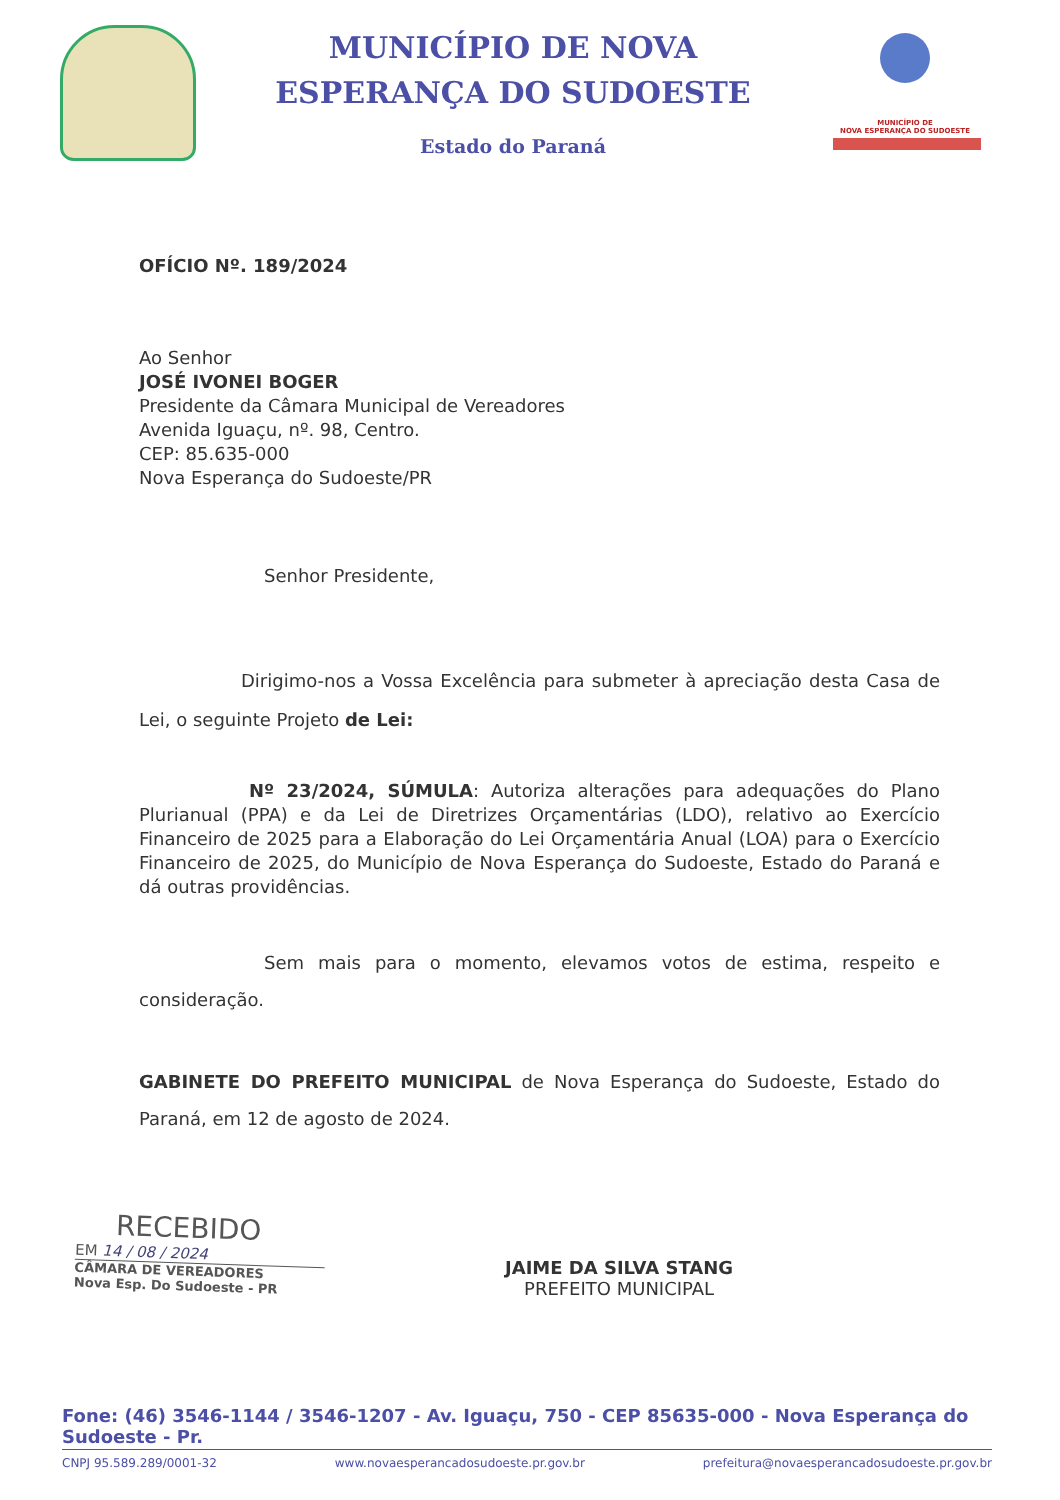MUNICÍPIO DE NOVA
ESPERANÇA DO SUDOESTE
Estado do Paraná
MUNICÍPIO DE
NOVA ESPERANÇA DO SUDOESTE
OFÍCIO Nº. 189/2024
Ao Senhor
JOSÉ IVONEI BOGER
Presidente da Câmara Municipal de Vereadores
Avenida Iguaçu, nº. 98, Centro.
CEP: 85.635-000
Nova Esperança do Sudoeste/PR
Senhor Presidente,
Dirigimo-nos a Vossa Excelência para submeter à apreciação desta Casa de Lei, o seguinte Projeto de Lei:
Nº 23/2024, SÚMULA: Autoriza alterações para adequações do Plano Plurianual (PPA) e da Lei de Diretrizes Orçamentárias (LDO), relativo ao Exercício Financeiro de 2025 para a Elaboração do Lei Orçamentária Anual (LOA) para o Exercício Financeiro de 2025, do Município de Nova Esperança do Sudoeste, Estado do Paraná e dá outras providências.
Sem mais para o momento, elevamos votos de estima, respeito e consideração.
GABINETE DO PREFEITO MUNICIPAL de Nova Esperança do Sudoeste, Estado do Paraná, em 12 de agosto de 2024.
RECEBIDO
EM 14 / 08 / 2024
CÂMARA DE VEREADORES
Nova Esp. Do Sudoeste - PR
JAIME DA SILVA STANG
PREFEITO MUNICIPAL
Fone: (46) 3546-1144 / 3546-1207 - Av. Iguaçu, 750 - CEP 85635-000 - Nova Esperança do Sudoeste - Pr.
CNPJ 95.589.289/0001-32 www.novaesperancadosudoeste.pr.gov.br prefeitura@novaesperancadosudoeste.pr.gov.br